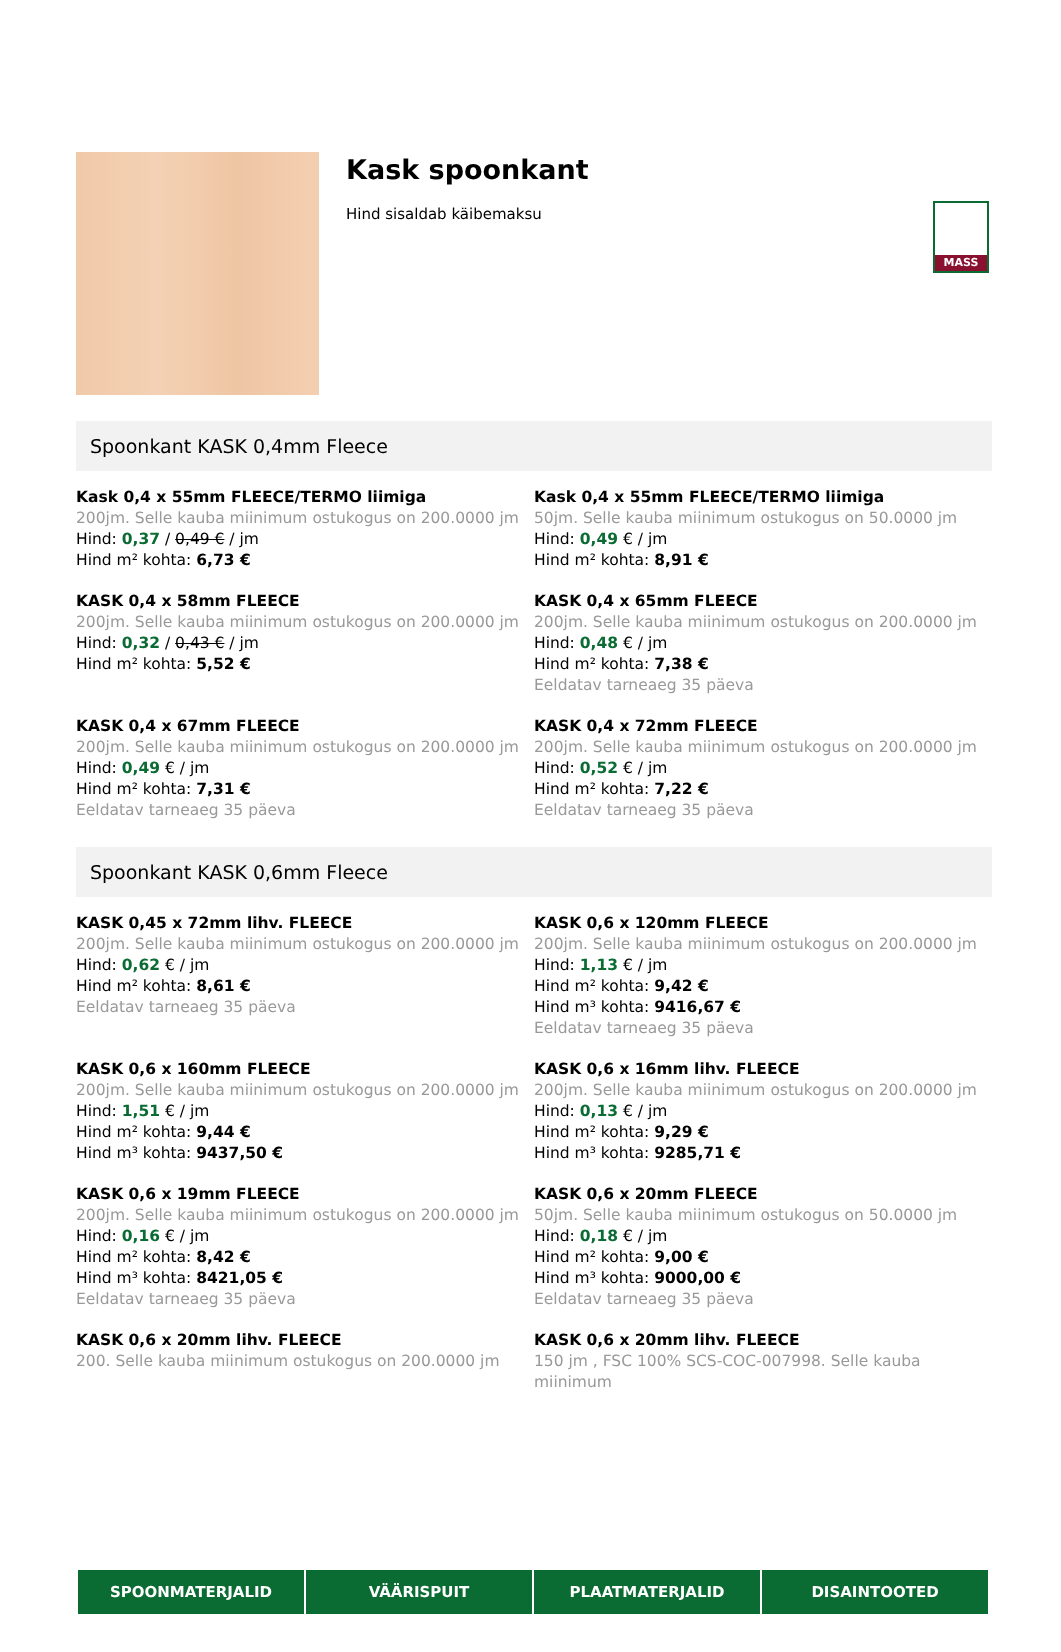MASS
Kask spoonkant
Hind sisaldab käibemaksu
Spoonkant KASK 0,4mm Fleece
Kask 0,4 x 55mm FLEECE/TERMO liimiga
200jm. Selle kauba miinimum ostukogus on 200.0000 jm
Hind: 0,37 / 0,49 € / jm
Hind m² kohta: 6,73 €
Kask 0,4 x 55mm FLEECE/TERMO liimiga
50jm. Selle kauba miinimum ostukogus on 50.0000 jm
Hind: 0,49 € / jm
Hind m² kohta: 8,91 €
KASK 0,4 x 58mm FLEECE
200jm. Selle kauba miinimum ostukogus on 200.0000 jm
Hind: 0,32 / 0,43 € / jm
Hind m² kohta: 5,52 €
KASK 0,4 x 65mm FLEECE
200jm. Selle kauba miinimum ostukogus on 200.0000 jm
Hind: 0,48 € / jm
Hind m² kohta: 7,38 €
Eeldatav tarneaeg 35 päeva
KASK 0,4 x 67mm FLEECE
200jm. Selle kauba miinimum ostukogus on 200.0000 jm
Hind: 0,49 € / jm
Hind m² kohta: 7,31 €
Eeldatav tarneaeg 35 päeva
KASK 0,4 x 72mm FLEECE
200jm. Selle kauba miinimum ostukogus on 200.0000 jm
Hind: 0,52 € / jm
Hind m² kohta: 7,22 €
Eeldatav tarneaeg 35 päeva
Spoonkant KASK 0,6mm Fleece
KASK 0,45 x 72mm lihv. FLEECE
200jm. Selle kauba miinimum ostukogus on 200.0000 jm
Hind: 0,62 € / jm
Hind m² kohta: 8,61 €
Eeldatav tarneaeg 35 päeva
KASK 0,6 x 120mm FLEECE
200jm. Selle kauba miinimum ostukogus on 200.0000 jm
Hind: 1,13 € / jm
Hind m² kohta: 9,42 €
Hind m³ kohta: 9416,67 €
Eeldatav tarneaeg 35 päeva
KASK 0,6 x 160mm FLEECE
200jm. Selle kauba miinimum ostukogus on 200.0000 jm
Hind: 1,51 € / jm
Hind m² kohta: 9,44 €
Hind m³ kohta: 9437,50 €
KASK 0,6 x 16mm lihv. FLEECE
200jm. Selle kauba miinimum ostukogus on 200.0000 jm
Hind: 0,13 € / jm
Hind m² kohta: 9,29 €
Hind m³ kohta: 9285,71 €
KASK 0,6 x 19mm FLEECE
200jm. Selle kauba miinimum ostukogus on 200.0000 jm
Hind: 0,16 € / jm
Hind m² kohta: 8,42 €
Hind m³ kohta: 8421,05 €
Eeldatav tarneaeg 35 päeva
KASK 0,6 x 20mm FLEECE
50jm. Selle kauba miinimum ostukogus on 50.0000 jm
Hind: 0,18 € / jm
Hind m² kohta: 9,00 €
Hind m³ kohta: 9000,00 €
Eeldatav tarneaeg 35 päeva
KASK 0,6 x 20mm lihv. FLEECE
200. Selle kauba miinimum ostukogus on 200.0000 jm
KASK 0,6 x 20mm lihv. FLEECE
150 jm , FSC 100% SCS-COC-007998. Selle kauba miinimum
SPOONMATERJALID VÄÄRISPUIT PLAATMATERJALID DISAINTOOTED